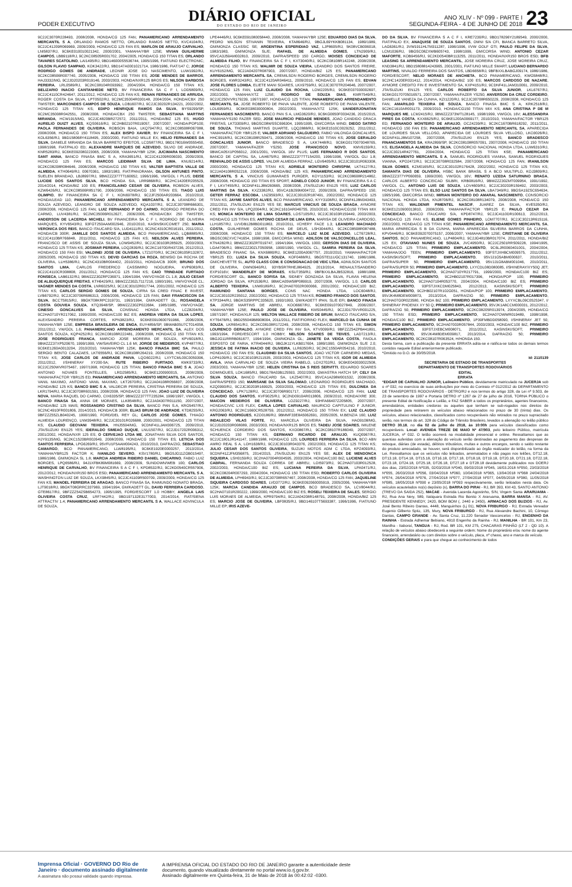PODER EXECUTIVO
DIÁRIO OFICIAL
DO ESTADO DO RIO DE JANEIRO
ANO XLIV - Nº 099 - PARTE I
SEGUNDA-FEIRA - 4 DE JUNHO DE 2018
23
9C2JC3070R228493, 2008/2008, HONDA/CG 125 FAN; PANAMERICANO ARRENDAMENTO MERCANTIL S A, ORLANDO RAMOS NETTO, ORLANDO RAMOS NETTO, KVC4104/RJ, 9C2JC41209R069969, 2009/2009, HONDA/CG 125 FAN ES; MARLON DE ARAUJO CARVALHO, LNI5837/RJ, 9C6KE010010021342, 2000/2001, YAMAHA/YBR 125E; VIVIAN GUILHERME CAMPOS, LBB9118/RJ, 9C2KC08505R001702, 2004/2005, HONDA/CG 150 TITAN ES; ORLANDO TAVARES SCATOLINO, LAI1495/RJ, 9BD146000S5536744, 1995/1996, FIAT/UNO ELECTRONIC; GILSON FLAVIO SAMPAIO, KOK3422/RJ, 9BD147A0001021714, 1986/1986, FIAT/147 C; JORGE RODRIGO GOMES DE ANDRADE, LEONIR JOSE DO NASCIMENTO, LUW1992/RJ, 9C2KC08506R007740, 2005/2006, HONDA/CG 150 TITAN ES; JOSE MENDES DE BARROS, HAJ3332/MG, 9C2JD20203R019146, 2003/2003, HONDA/NXR125 BROS ES; NILSON BARBOSA PEREIRA, LRL0589/RJ, 9C2KC08104R093992, 2004/2004, HONDA/CG 150 TITAN KS; BELIZARIO INACIO CANTANHEDE NETO, BV FINANCEIRA SA C F I, LOD5809/RJ, 9C2JC4110CR424647, 2011/2012, HONDA/CG 125 FAN KS; RENAN FERNANDES DE ARRUDA, ROGER COSTA DA SILVA, LPT0502/RJ, 9C2MC35004R030148, 2004/2004, HONDA/CBX 250 TWISTER; MARCONDES CAMPOS DE SOUZA, LOB1607/RJ, 9C2JC30202R134221, 2002/2002, HONDA/CG 125 TITAN KS; EDIPO HENRIQUE RAMOS DA SILVA, BYS9299/SP, 9C2MC35008R042551, 2008/2008, HONDA/CBX 250 TWISTER; SEBASTIANA MARTINS MIRANDA, HCW1915/MG, 9C2JC4820BR272572, 2011/2011, HONDA/BIZ 125 ES; HUGO AURELIO DUIZT ALVES, KQS0616/RJ, 9C2HB02107R019057, 2007/2007, HONDA/POP100; PAOLA FERNANDES DE OLIVEIRA, ROBSON BAIA, LKQ7947/RJ, 9C2KC08508R067088, 2008/2008, HONDA/CG 150 TITAN ES; ALEX BISPO XAVIER, BV FINANCEIRA SA C F I, KOL6356/RJ, 9BD158068Y4118495, 2000/2000, FIAT/UNO MILLE EX; HELIO FERNANDES DA SILVA, DANIELE MIRANDA DA SILVA BARRETO EFEITOS, LCD5877/RJ, 9BD178016W0555450, 1998/1998, FIAT/PALIO ED; ALEXANDRE MARQUES DE AZEVEDO, SILVIO DE ANDRADE, KNR5283/RJ, 9C6KE092080223065, 2008/2008, YAMAHA/YBR 125K; JUCIMARA NASCIMENTO SANT ANNA, BANCO FINASA BMC S A, KRA3651/RJ, 9C2JC41209R006030, 2009/2009, HONDA/CG 125 FAN ES; MARCOS LEIDIMAR SILVA DE LIMA, KNU9214/RJ, 9C2KC08208R084646, 2008/2008, HONDA/CG 150 TITAN KS; VALTER BAPTISTA VALLE DE ALMEIDA, KTH0649/RJ, 00670361, 1983/1983, FIAT/PANORAMA; GILSON ANTUNES PINTO, SUELEN BRANDAO, LBJ8997/RJ, 9BWZZZ377TT160652, 1996/1996, VW/GOL I PLUS; DEISE LUCIDE DOS SANTOS SILVA, BCO HONDA S/A, LRR9868/RJ, 9C2HC1420ER205529, 2014/2014, HONDA/BIZ 100 ES; FRANCISLAINO CESAR DE OLIVEIRA, ROBSON ALVES, KZW6426/RJ, 9C2KC08506R851790, 2006/2006, HONDA/CG 150 TITAN ES; TIAGO LUIS OLIMPIO, BV FINANCEIRA SA C F I, KON6978/RJ, 9C2JF2500AR203664, 2010/2010, HONDA/LEAD 110; PANAMERICANO ARRENDAMENTO MERCANTIL S A, LEANDRO DE SOUZA AZEVEDO, LEANDRO DE SOUZA AZEVEDO, KQA1037/RJ, 9C2JC30708R666301, 2008/2008, HONDA/CG 125 FAN; LUIZ FERNANDO P DO CARMO, RODRIGO PEREIRA DO CARMO, LUV4381/RJ, 9C2MC35006R012627, 2006/2006, HONDA/CBX 250 TWISTER; ANDERSON DE LACERDA MICHELI, BV FINANCEIRA SA C F I, RODRIGO DE OLIVEIRA MARQUES, KYV6543/RJ, 93FGT250AAM002946, 2010/2010, KASINSKI/COMET 250; MARIA VERONICA DOS REIS, BANCO ITAUCARD S/A, LUD4111/RJ, 9C2NC4310CR016191, 2011/2012, HONDA/CB 300R; JAMILLE DOS SANTOS ALMEIDA, BCO PANAMERICANO, LQB8885/RJ, 9C2JC4110BR766848, 2011/2011, HONDA/CG 125 FAN KS; NEILSON ALVES PEREIRA, FRANCISCO DE ASSIS DE SOUZA SILVA, LOW9452/RJ, 9C2JC30103R285925, 2003/2003, HONDA/CG 125 TITAN KS; JOSIMAR PEREIRA, LOQ2839/RJ, 9C2KC1670DR437236, 2012/2013, HONDA/CG 150 FAN ESI; VALDINEI JOSE DE OLIVEIRA, LTZ1070/RJ, 9C2KC08105R132872, 2005/2005, HONDA/CG 150 TITAN KS; DEVID GARCIAS DA ROZA, BENISIO DA ROCHA DE OLIVEIRA, LLH5386/RJ, 9C2NC4310BR004402, 2010/2011, HONDA/CB 300R; BRUNO DOS SANTOS LIMA, CARLOS FREDERICO CASSIMIRO NOGUEIRA, KVP6083/RJ, 9C2JC4110CR308808, 2011/2012, HONDA/CG 125 FAN KS; CAIO TRINDADE FURTADO FONSECA, LAB6132/RJ, 9BWZZZ30ZRP236971, 1994/1994, VW/VOYAGE CL 1.8; JULIO CESAR DE ALBUQUERQUE FREITAS, KTH6429/RJ, 9BWZZZ30ZLT117216, 1990/1991, VW/VOYAGE CL; VAGNER MENDES DA COSTA, LNR6025/RJ, 9C2JC30102R017744, 2001/2002, HONDA/CG 125 TITAN KS; CARLOS SERGIO GOMES DE SOUZA, CIFRA SA CRED FINAC E INVEST, LVB6792/RJ, 9C2JC30706R686313, 2006/2006, HONDA/CG 125 FAN; DAVI FRANCISCON DA SILVA, BCCT5815/RJ, 9BGKT08KRPC319731, 1993/1994, GM/KADETT GL; ROSANGELA COSTA GOUVEA SOUZA, KTQ3948/SP, 9BWZZZ30ZP022684, 1985/1985, VW/VOYAGE; CINESIO GONCALVES DA SILVA, CONSNAC HONDA LTDA, LCZ8204/RJ, 9C2HA0710YR217062, 1999/2000, HONDA/C100 BIZ ES; ANDREIA VIEIRA DA SILVA LOPES, ALEXSANDRO PEREIRA CORTES, KPN3823/RJ, 9C6KE0910600791966, 2006/2006, YAMAHA/YBR 125E; EMPRESA BRASILEIRA DE ENGA, EUY4856/SP, 9BWAB05U7CT014058, 2011/2012, VW/GOL 1.6; PANAMERICANO ARRENDAMENTO MERCANTIL SA, ALEX DOS SANTOS SOUZA, KQP4252/RJ, 9C2KC08108R222481, 2008/2008, HONDA/CG 150 TITAN KS; JOSE RODRIGUES FRANCA, MARCIO JOSE MOREIRA DE SOUZA, KPV6018/RJ, 9BWZZZ37XP520670, 1999/1999, VW/SAVEIRO CL 1.6 MI; JORGE DE MEDEIROS, KVP4877/RJ, 9C6KE1260A0013204, 2010/2010, YAMAHA/YBR 125K; BANCO FINASA BMC SA, PAULO SERGIO BENTO CALAZAES, LKT6556/RJ, 9C2KC08108R264219, 2008/2008, HONDA/CG 150 TITAN KS; JOSE CARLOS DE ANDRADE PAIVA, LQO6022/RJ, LXYTCML00C0059396, 2011/2012, I/SHINERAY XY200-5A; RUTE RIBEIRO FURTADO, KMK9733/RJ, 9C2JC250WVR075467, 1997/1998, HONDA/CG 125 TITAN; BANCO FINASA BMC S A, JOAO ANTONIO NOVAES FONTELLES, LRD2585/RJ, 9C6KE1200900015, 2008/2009, YAMAHA/FACTOR YBR125 ED; PANAMERICANO ARRENDAMENTO MERCANTIL SA, ANTONIO VANIL MAXIMO, ANTONIO VANIL MAXIMO, LKT2670/RJ, 9C2JA04108R056837, 2008/2008, HONDA/BIZ 125 KS; BANCO BMC S A, VALDECIR PEREIRA, CRISTINA PEREIRA DE SOUZA, LKR1794/RJ, 9C2JC30708R601591, 2008/2008, HONDA/CG 125 FAN; JOAO LUIZ DE OLIVEIRA NOVA, MARIA RAQUEL DO CARMO, CIX6335/SP, 9BWZZZ377TT235284, 1996/1997, VW/GOL I; BANCO FINASA SA, ANNA DE MORAES, LLK8548/RJ, 9C2JA04307R011150, 2007/2007, HONDA/BIZ 125 MAIS; ROSSANDRO CRISTINO DA SILVA, BANCO PAN S.A, KRG5457/RJ, 9C2NC4910FR001806, 2014/2015, HONDA/CB 300R; ELIAS BRUM DE ANDRADE, KTD8255/RJ, 9BFZZZ55ZLB040245, 1990/1990, FORD/DEL REY GL; CARLOS JOSE GOMES, THIAGO ALMEIDA LOURENÇO, LNM3948/RJ, 9C2JC30101R026688, 2000/2001, HONDA/CG 125 TITAN KS; CLAUDIO GEOVANI TEIXEIRA, HNJ5594/MG, 9CDNF41LJAM306725, 2009/2010, JTA/SUZUKI EN125 YES; IDERALDO SIMEAO DUQUE, LNU1507/RJ, 9C2JD17202R006312, 2001/2002, HONDA/NXR 125 ES; O CERVEJAO LTDA ME, JONATHAN SILVA DOS SANTOS, HJY9135/MG, 9C2KC1520BR002649, 2008/2009, HONDA/CG 150 TITAN ES; LETICIA DOS SANTOS FERREIRA, LPG6269/RJ, 95VFU1F5AAM004243, 2010/2010, DAFRA/ZIG; SEBASTIAO CAMARGO, BCO PANAMERICANO, LLW8195/RJ, 9C6KE1920E0000257, 2013/2014, YAMAHA/YBR125 FACTOR K; IVANILDO SEVERO, KSV1780/RJ, 9BG5JG11ZGB015497, 1986/1986, GM/MONZA SL 1.8; MARCIA ANDREIA RIBEIRO DANIEL CHICARINO, FABIO LUIZ BORGES, LPQ6586/RJ, 94J1XFBK89M081669, 2008/2009, SUNDOWN/WEB 100; CARLOS HENRIQUE DE CARVALHO, BV FINANCEIRA S A C F I, KPD8532/RJ, 9C2KD0540CR557906, 2012/2012, HONDA/NXR150 BROS ESD; PANAMERICANO ARRENDAMENTO MERCANTIL S A, WASHINGTON LUIZ DE SOUZA, LKX9845/RJ, 9C2JC41109R500709, 2009/2009, HONDA/CG 125 FAN KS; MANOEL FERREIRA DE ARAGAO, BANCO FINASA SA, RAIMUNDO NONATO BRAGA, LJT9018/RJ, 9BGKT08GRRC337969, 1994/1994, GM/KADETT GL; DAVID FERREIRA CARDOSO, GTE8617/RJ, 9BFZZZ54ZSB654273, 1995/1995, FORD/ESCORT 1.0 HOBBY; ANGELA LAIS OLIVEIRA COSTA CRUZ, LRF7442/RJ, 9BD197132E3177003, 2014/2014, FIAT/SIENA ATTRACTIV 1.4; PANAMERICANO ARRENDAMENTO MERCANTIL S A, WALLACE ADVINCULA DE SOUZA,
LPE4446/RJ, 9C6KE091080058440, 2008/2008, YAMAHA/YBR 125E; EDUARDO DIAS DA SILVA, PEDRO WILSON STIVANIN TEIXEIRA, KTA8646/RJ, 9BGJL69YKKB081134, 1989/1989, GM/MONZA CLASSIC SE; ARGENTINA ESPERIDIAO VAZ, LJP8605/RJ, 5K08VCB006018, 1983/1983, GM/MONZA SL/E; RAFAEL DE ALMEIDA GOMES, LTN2909/RJ, 95VCA3J59AM002810, 2009/2010, DAFRA/SPEED 150 CARGO; MOISES CONCEICAO DE ALMEIDA FILHO, BV FINANCEIRA SA C F I, KXT3040/RJ, 9C2KC08108R142248, 2008/2008, HONDA/CG 150 TITAN KS; WALMIR DE SOUZA VIEIRA, LEANDRO DOS SANTOS FREIRE, KUY6152/MG, 9C2JA04207R087903, 2007/2007, HONDA/BIZ 125 ES; PANAMERICANO ARRENDAMENTO MERCANTIL SA, CREMILSON ROGERIO BORGES, CREMILSON ROGERIO BORGES, KWR3243/RJ, 9C2JC4120AR046411, 2009/2010, HONDA/CG 125 FAN ES; EDVAN JOSE FLORES LOMBA, ELIETE MANI SOARES, LKX9759/RJ, 9C2JC3070TR204646, 2007/2007, HONDA/CG 125 FAN; LUIZ CLAUDIO DA ROCHA, LOM2205/RJ, 9C6KE037030002697, 2002/2003, YAMAHA/XTZ 125E; RODRIGO DE SOUZA DIAS, KMR7549/RJ, 9C2JC250VVR179239, 1997/1997, HONDA/CG 125 TITAN; PANAMERICANO ARRENDAMENTO MERCANTIL SA, JOSE ROBERTO DE PAIVA VALENTE, JOSE ROBERTO DE PAIVA VALENTE, LOL6959/RJ, 9C6KE038030000804, 2002/2003, YAMAHA/XTZ 125K; UANDERJONATAN FERNANDES NASCIMENTO, BANCO PAN S A, LMG3620/RJ, 9C6KG0650F0034236, 2015/2015, YAMAHA/YS150 FAZER SED; JOSE MAURICIO PIEDADE MENDES, JOAO CANDIDO GRACA FREITAS, LKT3309/RJ, 9BGSC08WSSC696304, 1995/1995, GM/CORSA WIND; DIEGO SATIRO DE SOUZA, THOMAS MARTINS DUARTE, LQQ2888/RJ, 9C6KE1510C0029252, 2011/2012, YAMAHA/FACTOR YBR125 E; VALBER ADRIANO SALGUEIRO, FABIO VALONGA GONCALVES, HHC9918/RJ, 9C2KC08108R259471, 2008/2008, HONDA/CG 150 TITAN KS; JOSE GERALDO GONCALVES JUNIOR, BANCO BRADESCO S A, LKK7448/RJ, 9C6KG0170070048765, 2007/2007, YAMAHA/FAZER YS250; JOSE FRANCISCO NOVO, KMV6159/RJ, 9BWCA05X1P056012, 2001/2001, VW/GOL 16V PLUS; LUIS FERNANDO R DOS SANTOS, BANCO DE CAPITAL SA, LAI4675/RJ, 9BWZZZ377TT154200, 1996/1996, VW/GOL GLI 1.8; RENIVALDO DE ASSIS LOPES, VALDIR ALMEIDA FERRAZ, LGV6405/RJ, 9C2JC30101R063308, 2000/2000, HONDA/CG 125 TITAN KS; ADRIELE MONTEIRO CHRISPIM, LKT4127/RJ, 9C2JA04108R052218, 2008/2008, HONDA/BIZ 125 KS; PANAMERICANO ARRENDAMENTO MERCANTIL S A, VINICIUS GUIMARAES PURGER, KOY1153/RJ, 9C2KC08608R214862, 2008/2008, HONDA/CG 150 TITAN ES SPORT; AGNELO COCO JUNIOR, BV FINANCEIRA S A C F I, LKV7455/RJ, 9CDNF41LJ8M260665, 2008/2008, JTA/SUZUKI EN125 YES; LUIZ CARLOS MARTINS DA SILVA, KXZ3382/RJ, 95VCA1B299M004722, 2009/2009, DAFRA/SPEED 150; GETER FERRAZ ESCOBA, LNZ9593/RJ, 9C2JC30102R187491, 2002/2002, HONDA/CG 125 TITAN KS; JAYME SANTOS ALVES, BCO PANAMERICANO, KYY3108/RJ, 9CDNF41J8M343493, 2011/2011, JTA/SUZUKI EN125 YES SE; MARCUS VINICIUS DE SOUZA BRAGA, AYMORE CRED FIN INV S/A, LPQ2004/RJ, 9C2KC1610AR046755, 2010/2010, HONDA/CG150 TITAN MIX KS; MONICA MONTEIRO DE LIMA SOARES, LOS7105/RJ, 9C2JC30103R159449, 2003/2003, HONDA/CG 125 TITAN ES; ANTONIO CESAR DE LIMA EIRA, MARISA DE OLIVEIRA CARDOSO, LLH1857/RJ, LVVDB12B8BD011863, 2010/2011, I/CHERY FACE 1.3; LEANDRO MACHADO COSTA, GUILHERME GOMES ROCHA DE DEUS, LSH3044/RJ, 9C2KC08508R087488, 2008/2008, HONDA/CG 150 TITAN ES; MARCELO LUIZ M.DE AZEVEDO, LCT6728/RJ, 9BGSC08ZXVC741654, 1998/1998, GM/CORSA WIND; ADILSON DE VALSCONCELLOS LEAL, KTN4282/RJ, 9BWZZZ30ZRT019747, 1994/1994, VW/GOL 1000; GERSON DIAS DE OLIVEIRA, LGA4706/RJ, 9BWZZZ30ZLT050958, 1990/1990, VW/GOL CL; SAMIRA PEREIRA DA SILVA, BRADESCO FINANC SA, KNX6880/RJ, 9C6KE1200A0067757, 2010/2010, YAMAHA/FACTOR YBR125 ED; LUIZA DA SILVA SOUZA, KOF0488/RJ, 9BGSTE11UGC131740, 1986/1986, GM/CHEVETTE SL; AUTO CLASS COM. E CONSIGNACAO DE VEIC LTDA, ADNILSON SANTOS DE OLIVEIRA, OWN0940/RJ, 93YBSR7RHEJ864925, 2013/2014, RENAULT/SANDERO EXP1016V; WANDERLEY DE MORAES, KSU7359/RJ, 9BFBXXLBAJBS32816, 1988/1988, FORD/ESCORT GL; BANCO SOFISA SA, SIDNEY GONZAGA DA SILVA, FLAVIA HELENA JORDAO DA SILVA, KPI1536/RJ, 9BWCA05W58P089919, 2007/2008, VW/GOL 1.0; CARLOS ALBERTO TEIXEIRA, LNW9189/RJ, 9C2HA07002R000066, 2001/2002, HONDA/C100 BIZ; RAIMUNDO SANTANA BORGES, CONS NAC HONDA LTDA, LOC6048/RJ, 9C2JC30102R235012, 2002/2002, HONDA/CG 125 TITAN KS; ROMERO FRANCO DOS SANTOS, KTP3344/RJ, 9BGKS35RPPC335620, 1993/1993, GM/KADETT IPAN. SL/E EFI; BANCO FINASA SA, JORGE MARTINS DE ABREU, KOO6667/RJ, 9C6KE091070027849, 2006/2007, YAMAHA/YBR 125E; PAULO JOSE DE OLIVEIRA, KMS0445/RJ, 9C2JD170VVR001225, 1997/1997, HONDA/XLR 125; WELTON WALLACE RIBEIRO DE BRUM, BANCO ITAUCARD S/A, KYT6478/RJ, 9BD255049B8908004, 2011/2011, FIAT/FIORINO FLEX; MARCELO DA CUNHA DE SOUZA, LKR6541/RJ, 9C2KC08108R172249, 2008/2008, HONDA/CG 150 TITAN KS; SIMON LOURENCO GERALDO, AYMORE CRED FIN INV S/A, KTV0099/RJ, 9BFZZZ54ZPB441891, 1993/1994, FORD/ESCORT 1.0 HOBBY; NELSON SOARES DE TEIVES, LAD7213/RJ, 9BGJG11RRRB061677, 1994/1994, GM/MONZA GL; JANETE DA VEIGA COSTA, FAIOLA ESPOSTO DE FARIA, KTR4044/RJ, 9BGJK11YLKB017604, 1989/1990, GM/MONZA SL/E 2.0; JESSICA DE FATIMA INACIO DE OLIVEIRA, LLR6350/RJ, 9C2KC1550AR054216, 2010/2010, HONDA/CG 150 FAN ESI; CLAUDINEI DA SILVA SANTOS, JOAO VICTOR CARNEIRO MEDAS, LOP4109/RJ, 9C2JC30103R211535, 2003/2003, HONDA/CG 125 TITAN KS; IGOR DE ALMEIDA AVILA, IANA CARVALHO DE SOUZA VIEIRA RABELO, LOX2702/RJ, 9C6KE043030022508, 2003/2003, YAMAHA/YBR 125E; HELEN CRISTINA DA S REIS SERVITTI, EDUARDO SOARES DOMINGUES, LOK1685/RJ, 9BD178A03B125593, 2002/2003, GM/ASTRA HATCH 5P; CELY DA SILVA SOUZA, BANCO ITAUCARD SA, LKZ5407/RJ, 95VCA1A298M001532, 2008/2009, DAFRA/SPEED 150; MARISANE DA SILVA SALOMAO, LEONARDO RODRIGUES MACHADO, KZQ0990/RJ, 9C2JC30203R169925, 2003/2003, HONDA/CG 125 TITAN ES; DULCINEA DA CONCEICAO, LPK7128/RJ, 9C2JC30706R901717, 2006/2006, HONDA/CG 125 FAN; LUIZ CLAUDIO DOS SANTOS, KVF9025/RJ, 9C2ND0910AR013806, 2009/2010, HONDA/XRE 300; MAICON MEDEIROS DE OLIVEIRA, LOZ9227/RJ, 93HFA66407Z205805, 2007/2007, HONDA/CIVIC LXS FLEX; CARLA LOPES CARVALHO, MAURICIO CAPITULINO F JUNIOR, KRG2063/RJ, 9C2KC1660CR528759, 2012/2012, HONDA/CG 150 TITAN EX; LUIZ CLAUDIO ANTONIO RODRIGUES, KZO0186/RJ, 9BMMF33E8A5062691, 2005/2005, M.BENZ/A 160; LUIZ INDALECIO VILAS FORTE, RJ, MARCELA OLIVEIRA DA SILVA, HAO9108/MG, 9C2JD20203R008089, 2003/2003, HONDA/NXR125 BROS ES; TADEU JOSE SOARES, IMILENE SCHUENCK CORDEIRO DOS SANTOS, KXO0867/RJ, 9C2KC08107R186049, 2007/2007, HONDA/CG 150 TITAN KS; GERMANO RICARDO DE ARAUJO, KUQ0967/RJ, 9C2JC1801JR141147, 1988/1988, HONDA/CG 125; LOURDES FERREIRA DA SILVA, BCO ABN AMRO REAL S A, LOH1638/RJ, 9C2JC30103R043376, 2002/2003, HONDA/CG 125 TITAN KS; JULIO CESAR DOS SANTOS OLIVEIRA, SUZUKI MOTOS ADM C LTDA, KPZ4093/RJ, 9CDNF41ZJFM356875, 2014/2015, JTA/SUZUKI EN125 YES SE; ALEX DE MENDONCA SIQUEIRA, LSH0159/RJ, 9C2HA07004R004595, 2003/2004, HONDA/C100 BIZ; LUCIENE ALVES CABRAL, FERNANDA SOUZA CORREA DE ABREU, LOI5973/RJ, 9C2HA07103R012528, 2002/2003, HONDA/C100 BIZ ES; LUCIANA PEREIRA DA SILVA, LPA0471/RJ, 9C2KC08204R007293, 2004/2004, HONDA/CG 150 TITAN ESD; ROBERTO CARLOS OLIVEIRA DE ALMEIDA, LPH6943/RJ, 9C2JC30708R657467, 2008/2008, HONDA/CG 125 FAN; JAQUELINE SIQUEIRA CARDOSO SOARES, LVD3772/RJ, 9C6KE092060005919, 2005/2006, YAMAHA/YBR 125K; MARCIA CANDIDA ARAUJO DE CAMPOS, BCO BRADESCO SA, LCV8044/RJ, 9C2HA07101R200222, 1999/2000, HONDA/C100 BIZ ES; ROSELI TEIXEIRA DE SALES, SERGIO LUIS MORAES DE ALMEIDA, KPR9794/RJ, 9C2JA04208R148791, 2008/2008, HONDA/BIZ 125 ES; MARCIO JOSE DE OLIVEIRA, LBF0835/RJ, 9BD146107T5693387, 1996/1996, FIAT/UNO MILLE EP; IRIS AZEVE-
DO DA SILVA, BV FINANCEIRA S A C F I, KRE7230/RJ, 9BD178296Y2189549, 2000/2000, FIAT/PALIO EX; ANAQUISE DE SOUZA SANTOS, OMNI S/A CFI, BIANCA BARRETO SILVA, LAG6361/RJ, 3VW1911HLTM311287, 1996/1996, I/VW GOLF GTI; PAULO FELIPE DA SILVA, LCM1036/RJ, 9BGSC08ZXWB605743, 1998/1999, GM/CORSA WIND; ANTONIO CEZAR MAFORTE, KOB9456/RJ, 9C2KD0540BR113255, 2011/2011, HONDA/NXR150 BROS ESD; BFB LEASING SA ARRENDAMENTO MERCANTIL, JOSE MOREIRA CRUZ, JOSE MOREIRA CRUZ, KND3841/RJ, 9BD15808814243965, 2001/2001, FIAT/UNO MILLE SMART; LUCIANO BERNARDO MARTINS, NIVALDO FERREIRA DOS SANTOS, LBD6658/RJ, 9BFBXXLBABGJ09174, 1986/1986, FORD/ESCORT; NELIO MORAES DE ANCHIETA, BCO PANAMERICANO, KWG5848/RJ, 9C2HC1420ER031412, 2014/2014, HONDA/BIZ 100 ES; MARCOS CARDOSO DE NAZARE, AYMORE CREDITO FIN E INVESTIMENTO SA, KXP4151/RJ, 9CDNF41LJAM310061, 2009/2010, JTA/SUZUKI EN125 YES; CARLOS ROBERTO DA SILVA JUNIOR, LKL6767/RJ, 9C6KG0170705016571, 2007/2007, YAMAHA/FAZER YS250; ANVERSON DA CRUZ CORDEIRO, DANIELLE VANEZA DA CUNHA, KZI1220/RJ, 9C2JC30708R650229, 2008/2008, HONDA/CG 125 FAN; AMARILDO TEIXEIRA DE SOUZA, BANCO FINASA BMC S A, KRK2518/RJ, 9C2KC1610AR001173, 2009/2010, HONDA/CG150 TITAN MIX KS; ANA CRISTINA P DE M MARQUES ME, LCM2415/RJ, 9BWZZZ373WT128145, 1998/1999, VW/GOL 16V; ALESSANDRA PIRES DA COSTA, KXX6625/RJ, 9C6KE1200A0069177, 2010/2010, YAMAHA/FACTOR YBR125 ED; FERNANDO MONTEIRO DE ARAUJO, OCZ4239/RJ, 9C2KC1670BR618292, 2011/2011, HONDA/CG 150 FAN ESI; PANAMERICANO ARRENDAMENTO MERCANTIL SA, APARECIDA DE LOURDES SILVA VELLOSO, APARECIDA DE LOURDES SILVA VELLOSO, LKO3026/RJ, 9CDNF41LJ8M107258, 2007/2008, JTA/SUZUKI EN125 YES; BANCO BRADESCO FINANCIAMENTOS SA, KRA2899/SP, 9C2KC08108R057091, 2007/2008, HONDA/CG 150 TITAN KS; ELISANGELA ALMEIDA DA SILVA, CONSORCIO NACIONAL HONDA LTDA, LUW6310/RJ, 9C2JC30214R427761, 2004/2004, HONDA/CG 125 TITAN KSE; PANAMERICANO ARRENDAMENTO MERCANTIL S A, SAMUEL RODRIGUES VIANNA, SAMUEL RODRIGUES VIANNA, KPO2472/RJ, 9C2JC30708R032584, 2007/2008, HONDA/CG 125 FAN; IRANILSON SILVA GOMES, KZM0165/RJ, 9C2JC30102R176428, 2002/2002, HONDA/CG 125 TITAN KS; SAMANTA DIAS DE OLIVEIRA, HSBC BANK BRASIL S A BCO MULTIPLO, KOJ3809/RJ, 9BWZZZ377YP060659, 1999/2000, VW/GOL 16V; RENATO UZEDA SATURNINO BRAGA, CARLOS ALBERTO CONCEICAO SILBRI, KRB0816/RJ, 9BWZZZ30ZMT009954, 1991/1992, VW/GOL CL; ANTONIO LUIS DE SOUZA, LOV4609/RJ, 9C2JC30203R159492, 2003/2003, HONDA/CG 125 TITAN ES; ELSO LUIZ SANTOS DA SILVA, LBA7349/RJ, 9BGSA19ZSC654634, 1995/1996, GM/CORSA WIND; MIRIAN MONTEIRO DO AMARAL NASCIMENTO, CONSORCIO NACIONAL HONDA LTDA, KNJ8706/RJ, 9C2KC08108R134079, 2008/2008, HONDA/CG 150 TITAN KS; WALDENIR PIMENTEL NASCIF, JUAREZ DA SILVA, KVE5350/RJ, 9C6KE1210900013810, 2008/2009, YAMAHA/FACTOR YBR125 E; PAULO CEZAR DA CONCEICAO, BANCO ITAUCARD S/A, KPD8747/RJ, 9C2JC4110DR100613, 2012/2013, HONDA/CG 125 FAN KS; ELIENE GOMES PINHEIRO, LOM7707/RJ, 9C2JC30213R615116, 2002/2003, HONDA/CG 125 TITAN KSE; PANAMERICANO ARRENDAMENTO MERCANTIL SA, MARIA APARECIDA S B DA CUNHA, MARIA APARECIDA SILVEIRA BARROS DA CUNHA, KPV0446/RJ, 9C6KE092070075157, 2006/2007, YAMAHA/YBR 125E; CRISTIANE DE OLIVEIRA SANTOS, BCO PANAMERICANO, LLP4804/RJ, 9C2JG4810BR017074, 2011/2011, HONDA/BIZ 125 EX; OTAVIANO NUNES DE SOUZA, JVC4950/RJ, 9C2JC2501RRS09228, 1994/1995, HONDA/CG 125 TITAN; PRIMEIRO EMPLACAMENTO, 9C6LJR0060401001, 2004/2004, YAMAHA/JOG TEEN; PRIMEIRO EMPLACAMENTO, 93FSTJXHBCM009575, 2011/2012, KASINSKI/SOFT; PRIMEIRO EMPLACAMENTO, 95VJJ1G5ABM000637, 2010/2011, DAFRA/SUPER 50; PRIMEIRO EMPLACAMENTO, 95VJJ1G8ABM001046, 2010/2011, DAFRA/SUPER 50; PRIMEIRO EMPLACAMENTO, LXYCDL08D080085, I/SHINERAY/XY50Q JET; PRIMEIRO EMPLACAMENTO, 9C2HA0710YR217791, 1999/2000, HONDA/C100 BIZ ES; PRIMEIRO EMPLACAMENTO, 9C2HB02107R017396, HONDA/POP 100; PRIMEIRO EMPLACAMENTO, 9C2HA07104R053770, 2004/2004, HONDA/C100 BIZ ES; PRIMEIRO EMPLACAMENTO, 93FSTJXKCDM025843, 2012/2013, KASINSKI/SOFT; PRIMEIRO EMPLACAMENTO, 9C2HB02107R102G051, HONDA/POP 100; PRIMEIRO EMPLACAMENTO, 95VJK4M8DEM009873, 2013/2014, DAFRA/ZIG 50; PRIMEIRO EMPLACAMENTO, 9C2HA07G0R023580, HONDA BIZ 100; PRIMEIRO EMPLACAMENTO, LXYXCBL09C0525347, I/ SHINERAY PHOENIX XY 50 Q; PRIMEIRO EMPLACAMENTO, 95VJK1A8CCM000031, 2012/2012, DAFRA/ZIG 50; PRIMEIRO EMPLACAMENTO, 9C2KC08205R013974, 2004/2005, HONDA/CG 150 TITAN ESD; PRIMEIRO EMPLACAMENTO, 9C2HA07OWWR019489, 1998/1998, HONDA/C100 BIZ; PRIMEIRO EMPLACAMENTO, 1P39FMBDD058090, I/SHINERAY JET 50; PRIMEIRO EMPLACAMENTO, 9C2HA07003R057844, 2003/2003, HONDA/C100 BIZ; PRIMEIRO EMPLACAMENTO, 93FSTJXEBCM008071, 2011/2012, KASINSKI/SOFT; PRIMEIRO EMPLACAMENTO, 95VJK4M8DEM009817, 2013/2014, DAFRA/ZIG 50; PRIMEIRO EMPLACAMENTO, 9C2KC08107R063524, H/HONDA 150.
Desta forma, com a publicação da presente ERRATA adita-se e ratifica-se todos os demais termos contidos naquele Edital anteriormente publicado.
*Omitido no D.O. de 30/05/2018.
Id: 2110139
SECRETARIA DE ESTADO DE TRANSPORTES
DEPARTAMENTO DE TRANSPORTES RODOVIÁRIOS
EDITAL
ERRATA
*EDGAR DE CARVALHO JUNIOR, Leiloeiro Público, devidamente matriculado na JUCERJA sob o nº 032, no exercício de suas atribuições por meio do Contrato nº 012/2012 do DEPARTAMENTO DE TRANSPORTES RODOVIÁRIOS - DETRO/RJ e nos termos do artigo 328, da Lei nº 9.503, de 23 de setembro de 1997 e Portaria DETRO nº 1267 de 27 de julho de 2016, TORNA PÚBLICO o presente Edital de Notificação e Leilão, e FAZ SABER a todos os proprietários, agentes financeiros, arrendatários, entidades credoras ou aqueles que tenham se sub-rogados nos direitos de propriedade para retirarem os veículos abaixo relacionados no prazo de 30 (trinta) dias. Os veículos, abaixo relacionados, classificados como recuperáveis não retirados no prazo supracitado serão, nos termos do art. 328 do Código de Trânsito Brasileiro, levados a alienação no leilão público DETRO 30.18, no dia 02 de julho de 2018, às 10:00h para veículos classificados como recuperáveis. Local: AVENIDA TREZE DE MAIO Nº 47/903, pelo leiloeiro Público, matrícula JUCERJA, nº 032. O leilão ocorrerá na modalidade presencial e online. Ressaltamos que as quantias auferidas com a alienação do veículo serão destinadas ao pagamento das despesas de reboque, diárias (de estada), débitos tributários, multas e outros encargos, sendo o saldo restante do produto arrecadado, se houver, será disponibilizado ao órgão realizador do leilão, na forma da Lei. Ressaltamos que os veículos não leiloados, arrematados e não pagos nos leilões, DT12.18, DT13.18, DT14.18, DT15.18, DT16.18, DT17.18, DT18.18, DT19.18, DT20.18, DT21.18, DT22.18, DT23.18, DT24.18, DT25.18, DT26.18, DT27.18 e DT28.18 devidamente publicados nos DOERJ dos dias, 23/02/2018 Nº035, 02/03/2018 Nº040, 09/03/2018 Nº045, 16/03.2018 Nº050, 23/03/2018 Nº055, 26/03/2018 Nº056, 03/04/2018 Nº060, 10/04/2018 Nº065, 13/04/2018 Nº068 24/04/2018 Nº074, 26/04/2018 Nº076, 27/04/2018 Nº077, 27/04/2018 Nº077, 04/05/2018 Nº080, 11/05/2018 Nº085, 18/05/2018 Nº090 e 23/05/2018 Nº093 respectivamente, serão leiloados nesta data. Os veículos acautelados no(s) depósito (s), BARRA DO PIRAI - RJ, BR 393, KM 43, SANTO ANTONIO (TREVO DA SAIDA 252), MACAE - Avenida Lacerda Agostinho, S/N, Virgem Santa ARARUAMA - RJ, Rua Ana Nery, 589, Itatiquara Estrada Rio Bonito X Araruama, BARRA MANSA - RJ, AV. PRESIDENTE KENNEDY, 2420, BOM BOM (, 2440 e 2450), ARMACAO DOS BUZIOS - RJ, Av. José Bento Ribeiro Dantas, 4448, Manguinhos (Lj 01), NOVA FRIBURGO - RJ, Estrada Vereador Eugenio Gilberto Spitz, 135, Mury, NOVA FRIBURGO - RJ, Rua Alexandre Bachini, 10, Córrego Dantas, CAMPO GRANDE - Av. Santa Cruz, 11.220 Senador Vasconcelos - RJ, ENGENHO DA RAINHA - Estrada Adhemar Bebiano, 4910 Engenho da Rainha - RJ, MANILHA - BR 101, Km 23, Manilha - Itaboraí, TANGUA - RJ, Rod. BR 101, KM 275, CHACARAS PINHÃO (LT 2 - QD 10). A relação de veículos abaixo obedecerá a seguinte ordem: Nome do proprietário e/ou nome do agente financeiro, arrendatário ou com direitos sobre o veículo, placa, nº chassi, ano e marca do veículo.
CONDIÇÕES GERAIS e para que chegue ao conhecimento de todos
Imprensa Oficial · GOVERNO DO Rio de Janeiro · documento assinado digitalmente
A assinatura não possui validade quando impressa.
A IMPRENSA OFICIAL DO ESTADO DO RIO DE JANEIRO garante a autenticidade deste
documento, quando visualizado diretamente no portal www.io.rj.gov.br.
Assinado digitalmente em Quinta-feira, 31 de Maio de 2018 às 00:42:02 -0300.